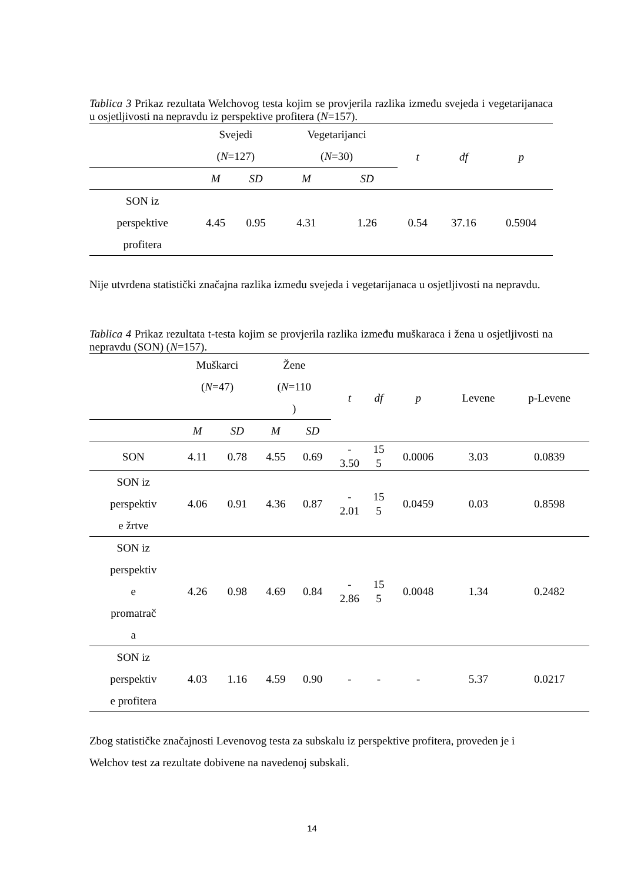Tablica 3 Prikaz rezultata Welchovog testa kojim se provjerila razlika između svejeda i vegetarijanaca u osjetljivosti na nepravdu iz perspektive profitera (N=157).
| | Svejedi ( N =127) | | Vegetarijanci ( N =30) | | t | df | p |
| --- | --- | --- | --- | --- | --- | --- | --- |
| | M | SD | M | SD | | | |
| SON iz perspektive profitera | 4.45 | 0.95 | 4.31 | 1.26 | 0.54 | 37.16 | 0.5904 |
Nije utvrđena statistički značajna razlika između svejeda i vegetarijanaca u osjetljivosti na nepravdu.
Tablica 4 Prikaz rezultata t-testa kojim se provjerila razlika između muškaraca i žena u osjetljivosti na nepravdu (SON) (N=157).
| | Muškarci ( N =47) | | Žene ( N =110 ) | | t | df | p | Levene | p-Levene |
| --- | --- | --- | --- | --- | --- | --- | --- | --- | --- |
| | M | SD | M | SD | | | | | |
| SON | 4.11 | 0.78 | 4.55 | 0.69 | - 3.50 | 15 5 | 0.0006 | 3.03 | 0.0839 |
| SON iz perspektiv e žrtve | 4.06 | 0.91 | 4.36 | 0.87 | - 2.01 | 15 5 | 0.0459 | 0.03 | 0.8598 |
| SON iz perspektiv e promatrač a | 4.26 | 0.98 | 4.69 | 0.84 | - 2.86 | 15 5 | 0.0048 | 1.34 | 0.2482 |
| SON iz perspektiv e profitera | 4.03 | 1.16 | 4.59 | 0.90 | - | - | - | 5.37 | 0.0217 |
Zbog statističke značajnosti Levenovog testa za subskalu iz perspektive profitera, proveden je i Welchov test za rezultate dobivene na navedenoj subskali.
14